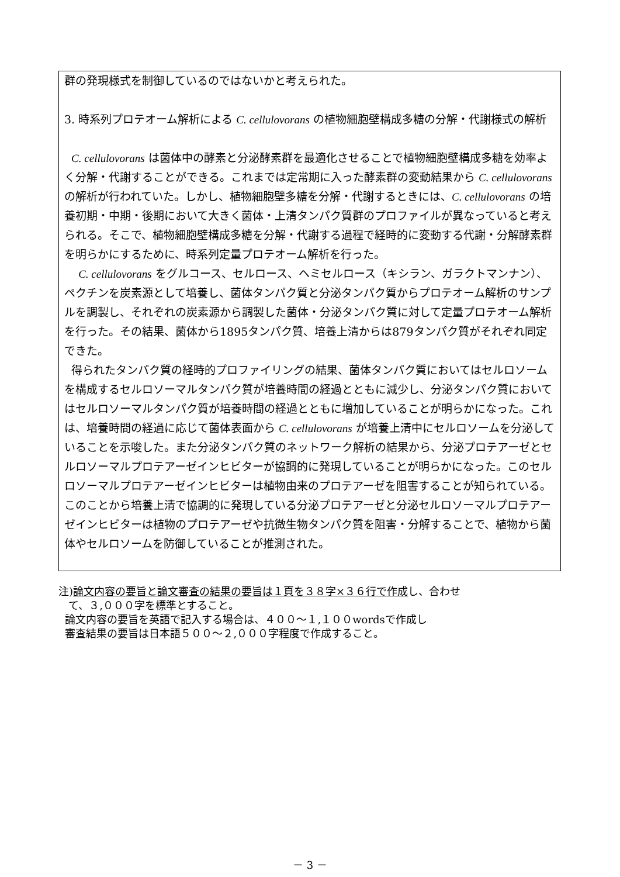群の発現様式を制御しているのではないかと考えられた。
3. 時系列プロテオーム解析による C. cellulovorans の植物細胞壁構成多糖の分解・代謝様式の解析
C. cellulovorans は菌体中の酵素と分泌酵素群を最適化させることで植物細胞壁構成多糖を効率よく分解・代謝することができる。これまでは定常期に入った酵素群の変動結果から C. cellulovorans の解析が行われていた。しかし、植物細胞壁多糖を分解・代謝するときには、C. cellulovorans の培養初期・中期・後期において大きく菌体・上清タンパク質群のプロファイルが異なっていると考えられる。そこで、植物細胞壁構成多糖を分解・代謝する過程で経時的に変動する代謝・分解酵素群を明らかにするために、時系列定量プロテオーム解析を行った。
C. cellulovorans をグルコース、セルロース、ヘミセルロース（キシラン、ガラクトマンナン）、ペクチンを炭素源として培養し、菌体タンパク質と分泌タンパク質からプロテオーム解析のサンプルを調製し、それぞれの炭素源から調製した菌体・分泌タンパク質に対して定量プロテオーム解析を行った。その結果、菌体から1895タンパク質、培養上清からは879タンパク質がそれぞれ同定できた。
得られたタンパク質の経時的プロファイリングの結果、菌体タンパク質においてはセルロソームを構成するセルロソーマルタンパク質が培養時間の経過とともに減少し、分泌タンパク質においてはセルロソーマルタンパク質が培養時間の経過とともに増加していることが明らかになった。これは、培養時間の経過に応じて菌体表面から C. cellulovorans が培養上清中にセルロソームを分泌していることを示唆した。また分泌タンパク質のネットワーク解析の結果から、分泌プロテアーゼとセルロソーマルプロテアーゼインヒビターが協調的に発現していることが明らかになった。このセルロソーマルプロテアーゼインヒビターは植物由来のプロテアーゼを阻害することが知られている。このことから培養上清で協調的に発現している分泌プロテアーゼと分泌セルロソーマルプロテアーゼインヒビターは植物のプロテアーゼや抗微生物タンパク質を阻害・分解することで、植物から菌体やセルロソームを防御していることが推測された。
注)論文内容の要旨と論文審査の結果の要旨は１頁を３８字×３６行で作成し、合わせ
て、３,０００字を標準とすること。
論文内容の要旨を英語で記入する場合は、４００～１,１００wordsで作成し
審査結果の要旨は日本語５００～２,０００字程度で作成すること。
－ 3 －